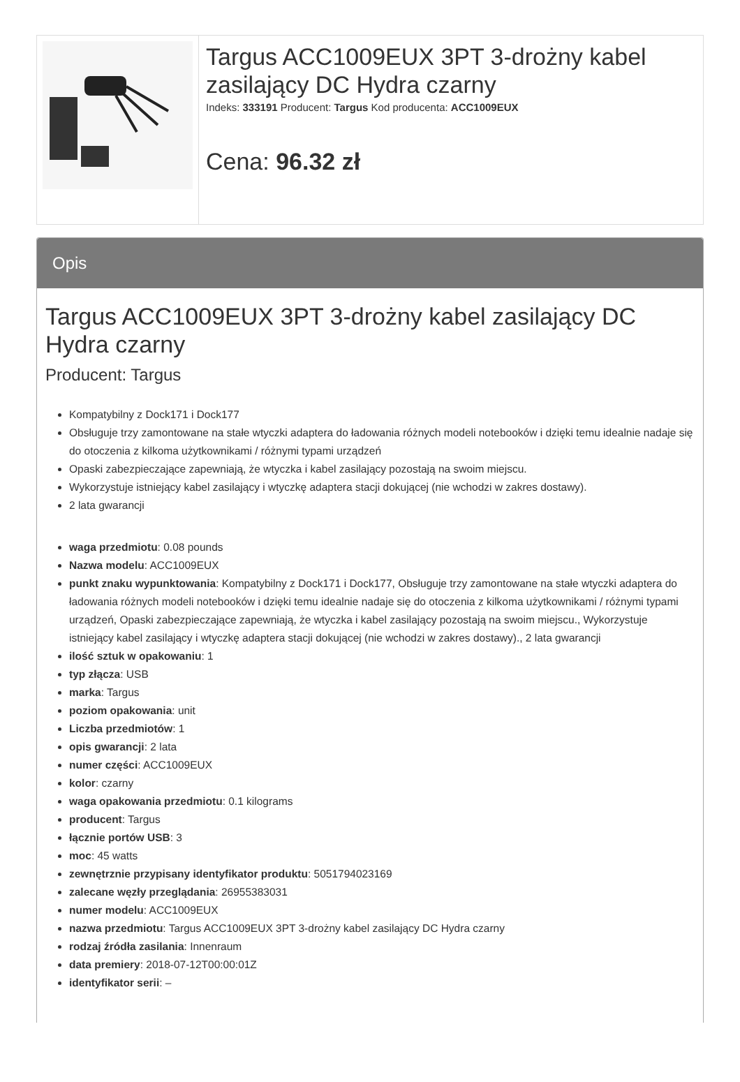| | Targus ACC1009EUX 3PT 3-drożny kabel zasilający DC Hydra czarny Indeks: 333191 Producent: Targus Kod producenta: ACC1009EUX Cena: 96.32 zł |
Opis
Targus ACC1009EUX 3PT 3-drożny kabel zasilający DC Hydra czarny
Producent: Targus
Kompatybilny z Dock171 i Dock177
Obsługuje trzy zamontowane na stałe wtyczki adaptera do ładowania różnych modeli notebooków i dzięki temu idealnie nadaje się do otoczenia z kilkoma użytkownikami / różnymi typami urządzeń
Opaski zabezpieczające zapewniają, że wtyczka i kabel zasilający pozostają na swoim miejscu.
Wykorzystuje istniejący kabel zasilający i wtyczkę adaptera stacji dokującej (nie wchodzi w zakres dostawy).
2 lata gwarancji
waga przedmiotu: 0.08 pounds
Nazwa modelu: ACC1009EUX
punkt znaku wypunktowania: Kompatybilny z Dock171 i Dock177, Obsługuje trzy zamontowane na stałe wtyczki adaptera do ładowania różnych modeli notebooków i dzięki temu idealnie nadaje się do otoczenia z kilkoma użytkownikami / różnymi typami urządzeń, Opaski zabezpieczające zapewniają, że wtyczka i kabel zasilający pozostają na swoim miejscu., Wykorzystuje istniejący kabel zasilający i wtyczkę adaptera stacji dokującej (nie wchodzi w zakres dostawy)., 2 lata gwarancji
ilość sztuk w opakowaniu: 1
typ złącza: USB
marka: Targus
poziom opakowania: unit
Liczba przedmiotów: 1
opis gwarancji: 2 lata
numer części: ACC1009EUX
kolor: czarny
waga opakowania przedmiotu: 0.1 kilograms
producent: Targus
łącznie portów USB: 3
moc: 45 watts
zewnętrznie przypisany identyfikator produktu: 5051794023169
zalecane węzły przeglądania: 26955383031
numer modelu: ACC1009EUX
nazwa przedmiotu: Targus ACC1009EUX 3PT 3-drożny kabel zasilający DC Hydra czarny
rodzaj źródła zasilania: Innenraum
data premiery: 2018-07-12T00:00:01Z
identyfikator serii: –